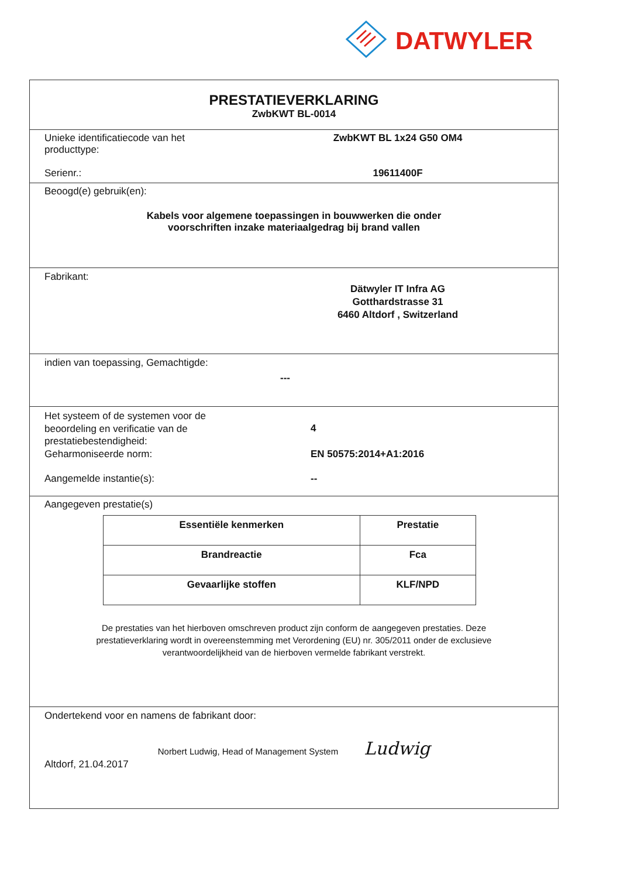DATWYLER
PRESTATIEVERKLARING
ZwbKWT BL-0014
Unieke identificatiecode van het
producttype:
ZwbKWT BL 1x24 G50 OM4
Serienr.: 19611400F
Beoogd(e) gebruik(en):
Kabels voor algemene toepassingen in bouwwerken die onder
voorschriften inzake materiaalgedrag bij brand vallen
Fabrikant:
Dätwyler IT Infra AG
Gotthardstrasse 31
6460 Altdorf , Switzerland
indien van toepassing, Gemachtigde:
---
Het systeem of de systemen voor de
beoordeling en verificatie van de
prestatiebestendigheid:
4
Geharmoniseerde norm: EN 50575:2014+A1:2016
Aangemelde instantie(s): --
Aangegeven prestatie(s)
| Essentiële kenmerken | Prestatie |
| --- | --- |
| Brandreactie | Fca |
| Gevaarlijke stoffen | KLF/NPD |
De prestaties van het hierboven omschreven product zijn conform de aangegeven prestaties. Deze
prestatieverklaring wordt in overeenstemming met Verordening (EU) nr. 305/2011 onder de exclusieve
verantwoordelijkheid van de hierboven vermelde fabrikant verstrekt.
Ondertekend voor en namens de fabrikant door:
Norbert Ludwig, Head of Management System Ludwig
Altdorf, 21.04.2017